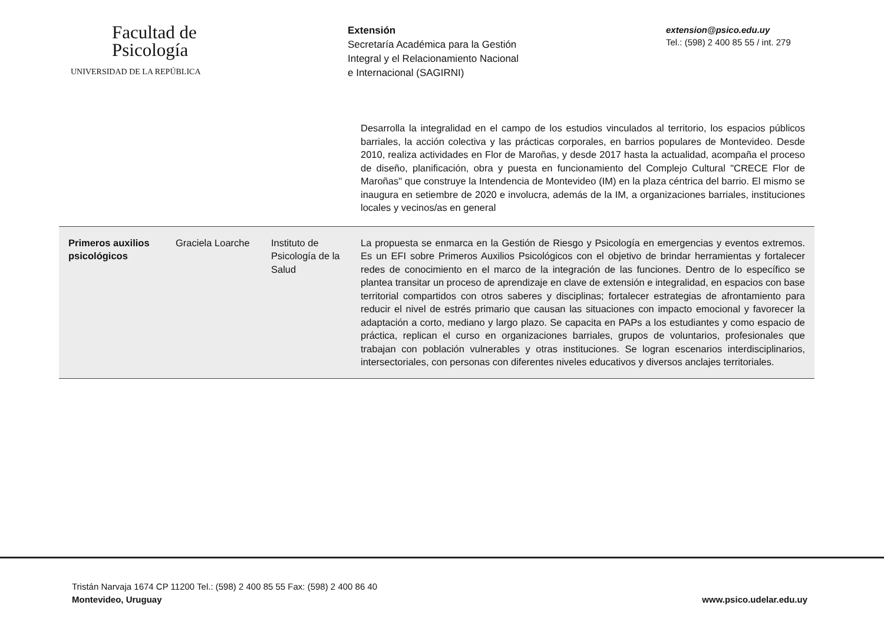Facultad de
Psicología
UNIVERSIDAD DE LA REPÚBLICA
Extensión
Secretaría Académica para la Gestión
Integral y el Relacionamiento Nacional
e Internacional (SAGIRNI)
extension@psico.edu.uy
Tel.: (598) 2 400 85 55 / int. 279
| | | | Desarrolla la integralidad en el campo de los estudios vinculados al territorio, los espacios públicos barriales, la acción colectiva y las prácticas corporales, en barrios populares de Montevideo. Desde 2010, realiza actividades en Flor de Maroñas, y desde 2017 hasta la actualidad, acompaña el proceso de diseño, planificación, obra y puesta en funcionamiento del Complejo Cultural "CRECE Flor de Maroñas" que construye la Intendencia de Montevideo (IM) en la plaza céntrica del barrio. El mismo se inaugura en setiembre de 2020 e involucra, además de la IM, a organizaciones barriales, instituciones locales y vecinos/as en general |
| Primeros auxilios psicológicos | Graciela Loarche | Instituto de Psicología de la Salud | La propuesta se enmarca en la Gestión de Riesgo y Psicología en emergencias y eventos extremos. Es un EFI sobre Primeros Auxilios Psicológicos con el objetivo de brindar herramientas y fortalecer redes de conocimiento en el marco de la integración de las funciones. Dentro de lo específico se plantea transitar un proceso de aprendizaje en clave de extensión e integralidad, en espacios con base territorial compartidos con otros saberes y disciplinas; fortalecer estrategias de afrontamiento para reducir el nivel de estrés primario que causan las situaciones con impacto emocional y favorecer la adaptación a corto, mediano y largo plazo. Se capacita en PAPs a los estudiantes y como espacio de práctica, replican el curso en organizaciones barriales, grupos de voluntarios, profesionales que trabajan con población vulnerables y otras instituciones. Se logran escenarios interdisciplinarios, intersectoriales, con personas con diferentes niveles educativos y diversos anclajes territoriales. |
Tristán Narvaja 1674 CP 11200 Tel.: (598) 2 400 85 55 Fax: (598) 2 400 86 40
Montevideo, Uruguay
www.psico.udelar.edu.uy